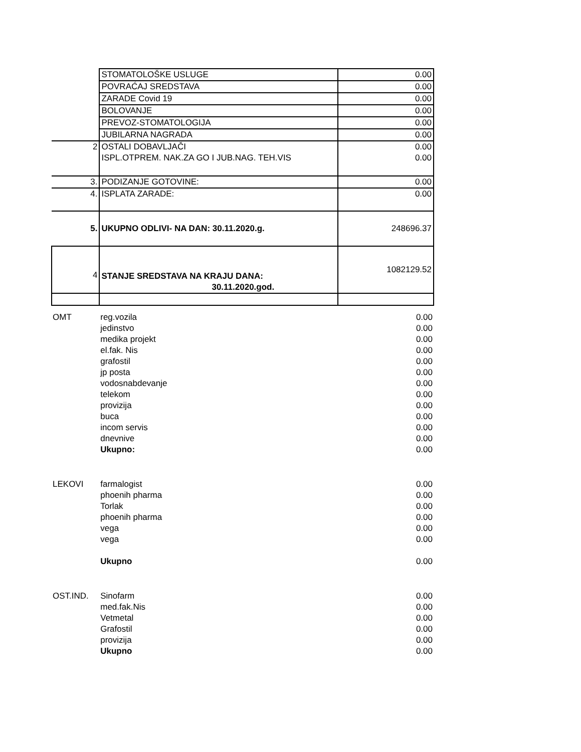| | STOMATOLOŠKE USLUGE | 0.00 |
| | POVRAĆAJ SREDSTAVA | 0.00 |
| | ZARADE Covid 19 | 0.00 |
| | BOLOVANJE | 0.00 |
| | PREVOZ-STOMATOLOGIJA | 0.00 |
| | JUBILARNA NAGRADA | 0.00 |
| 2 | OSTALI DOBAVLJAČI ISPL.OTPREM. NAK.ZA GO I JUB.NAG. TEH.VIS | 0.00 0.00 |
| 3. | PODIZANJE GOTOVINE: | 0.00 |
| 4. | ISPLATA ZARADE: | 0.00 |
| 5. | UKUPNO ODLIVI- NA DAN: 30.11.2020.g. | 248696.37 |
| 4 | STANJE SREDSTAVA NA KRAJU DANA: 30.11.2020.god. | 1082129.52 |
| OMT | reg.vozila | 0.00 |
| | jedinstvo | 0.00 |
| | medika projekt | 0.00 |
| | el.fak. Nis | 0.00 |
| | grafostil | 0.00 |
| | jp posta | 0.00 |
| | vodosnabdevanje | 0.00 |
| | telekom | 0.00 |
| | provizija | 0.00 |
| | buca | 0.00 |
| | incom servis | 0.00 |
| | dnevnive | 0.00 |
| | Ukupno: | 0.00 |
| LEKOVI | farmalogist | 0.00 |
| | phoenih pharma | 0.00 |
| | Torlak | 0.00 |
| | phoenih pharma | 0.00 |
| | vega | 0.00 |
| | vega | 0.00 |
| | Ukupno | 0.00 |
| OST.IND. | Sinofarm | 0.00 |
| | med.fak.Nis | 0.00 |
| | Vetmetal | 0.00 |
| | Grafostil | 0.00 |
| | provizija | 0.00 |
| | Ukupno | 0.00 |